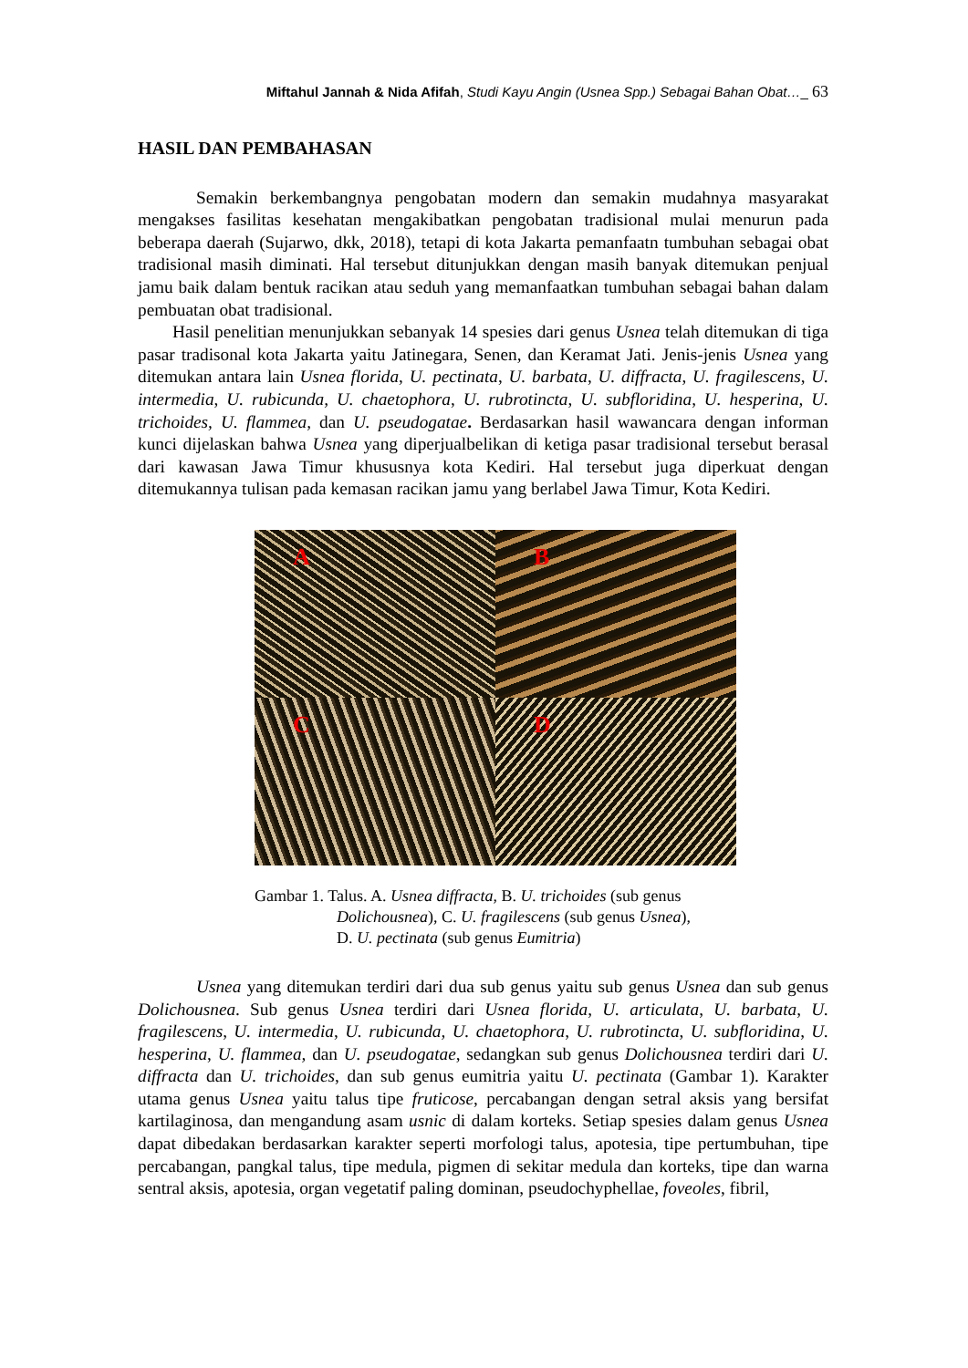Miftahul Jannah & Nida Afifah, Studi Kayu Angin (Usnea Spp.) Sebagai Bahan Obat…_ 63
HASIL DAN PEMBAHASAN
Semakin berkembangnya pengobatan modern dan semakin mudahnya masyarakat mengakses fasilitas kesehatan mengakibatkan pengobatan tradisional mulai menurun pada beberapa daerah (Sujarwo, dkk, 2018), tetapi di kota Jakarta pemanfaatn tumbuhan sebagai obat tradisional masih diminati. Hal tersebut ditunjukkan dengan masih banyak ditemukan penjual jamu baik dalam bentuk racikan atau seduh yang memanfaatkan tumbuhan sebagai bahan dalam pembuatan obat tradisional.
Hasil penelitian menunjukkan sebanyak 14 spesies dari genus Usnea telah ditemukan di tiga pasar tradisonal kota Jakarta yaitu Jatinegara, Senen, dan Keramat Jati. Jenis-jenis Usnea yang ditemukan antara lain Usnea florida, U. pectinata, U. barbata, U. diffracta, U. fragilescens, U. intermedia, U. rubicunda, U. chaetophora, U. rubrotincta, U. subfloridina, U. hesperina, U. trichoides, U. flammea, dan U. pseudogatae. Berdasarkan hasil wawancara dengan informan kunci dijelaskan bahwa Usnea yang diperjualbelikan di ketiga pasar tradisional tersebut berasal dari kawasan Jawa Timur khususnya kota Kediri. Hal tersebut juga diperkuat dengan ditemukannya tulisan pada kemasan racikan jamu yang berlabel Jawa Timur, Kota Kediri.
A
B
C
D
Gambar 1. Talus. A. Usnea diffracta, B. U. trichoides (sub genus
Dolichousnea), C. U. fragilescens (sub genus Usnea),
D. U. pectinata (sub genus Eumitria)
Usnea yang ditemukan terdiri dari dua sub genus yaitu sub genus Usnea dan sub genus Dolichousnea. Sub genus Usnea terdiri dari Usnea florida, U. articulata, U. barbata, U. fragilescens, U. intermedia, U. rubicunda, U. chaetophora, U. rubrotincta, U. subfloridina, U. hesperina, U. flammea, dan U. pseudogatae, sedangkan sub genus Dolichousnea terdiri dari U. diffracta dan U. trichoides, dan sub genus eumitria yaitu U. pectinata (Gambar 1). Karakter utama genus Usnea yaitu talus tipe fruticose, percabangan dengan setral aksis yang bersifat kartilaginosa, dan mengandung asam usnic di dalam korteks. Setiap spesies dalam genus Usnea dapat dibedakan berdasarkan karakter seperti morfologi talus, apotesia, tipe pertumbuhan, tipe percabangan, pangkal talus, tipe medula, pigmen di sekitar medula dan korteks, tipe dan warna sentral aksis, apotesia, organ vegetatif paling dominan, pseudochyphellae, foveoles, fibril,